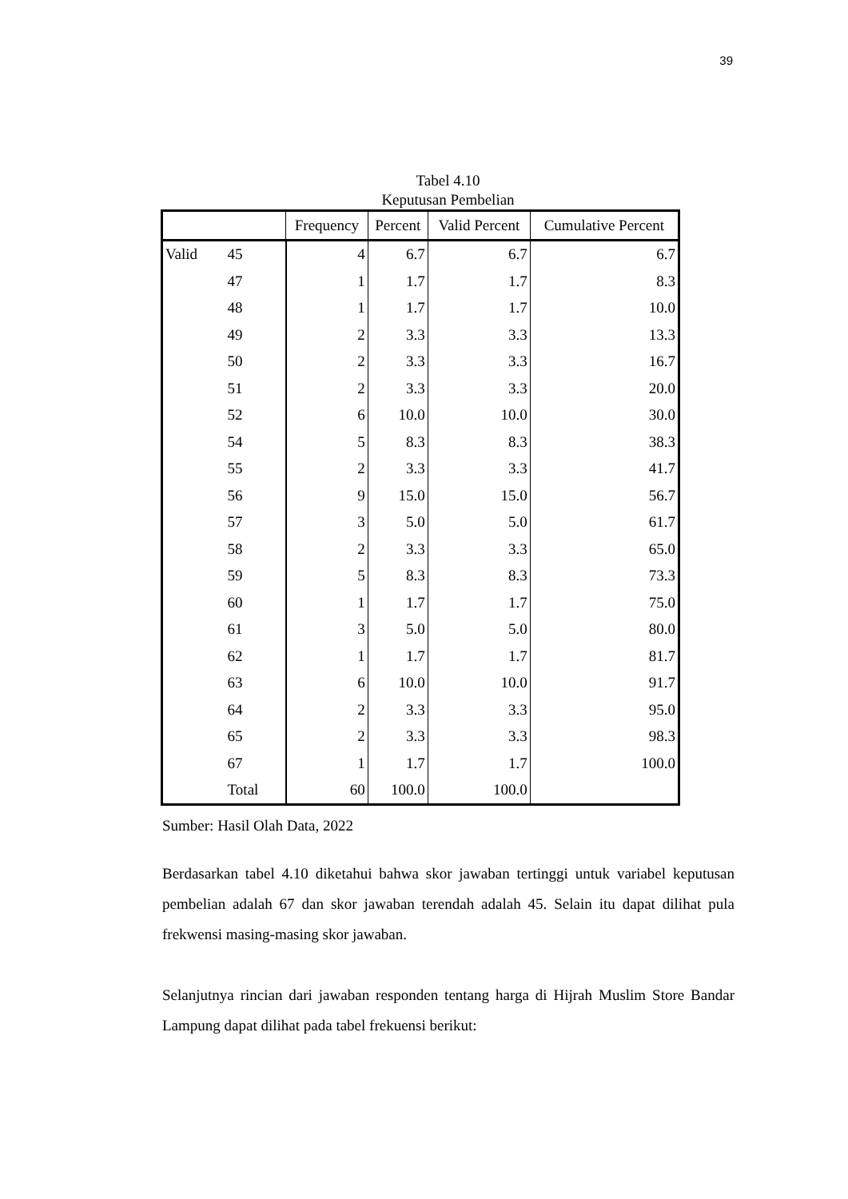39
Tabel 4.10
Keputusan Pembelian
| | | Frequency | Percent | Valid Percent | Cumulative Percent |
| --- | --- | --- | --- | --- | --- |
| Valid | 45 | 4 | 6.7 | 6.7 | 6.7 |
| | 47 | 1 | 1.7 | 1.7 | 8.3 |
| | 48 | 1 | 1.7 | 1.7 | 10.0 |
| | 49 | 2 | 3.3 | 3.3 | 13.3 |
| | 50 | 2 | 3.3 | 3.3 | 16.7 |
| | 51 | 2 | 3.3 | 3.3 | 20.0 |
| | 52 | 6 | 10.0 | 10.0 | 30.0 |
| | 54 | 5 | 8.3 | 8.3 | 38.3 |
| | 55 | 2 | 3.3 | 3.3 | 41.7 |
| | 56 | 9 | 15.0 | 15.0 | 56.7 |
| | 57 | 3 | 5.0 | 5.0 | 61.7 |
| | 58 | 2 | 3.3 | 3.3 | 65.0 |
| | 59 | 5 | 8.3 | 8.3 | 73.3 |
| | 60 | 1 | 1.7 | 1.7 | 75.0 |
| | 61 | 3 | 5.0 | 5.0 | 80.0 |
| | 62 | 1 | 1.7 | 1.7 | 81.7 |
| | 63 | 6 | 10.0 | 10.0 | 91.7 |
| | 64 | 2 | 3.3 | 3.3 | 95.0 |
| | 65 | 2 | 3.3 | 3.3 | 98.3 |
| | 67 | 1 | 1.7 | 1.7 | 100.0 |
| | Total | 60 | 100.0 | 100.0 | |
Sumber: Hasil Olah Data, 2022
Berdasarkan tabel 4.10 diketahui bahwa skor jawaban tertinggi untuk variabel keputusan pembelian adalah 67 dan skor jawaban terendah adalah 45. Selain itu dapat dilihat pula frekwensi masing-masing skor jawaban.
Selanjutnya rincian dari jawaban responden tentang harga di Hijrah Muslim Store Bandar Lampung dapat dilihat pada tabel frekuensi berikut: